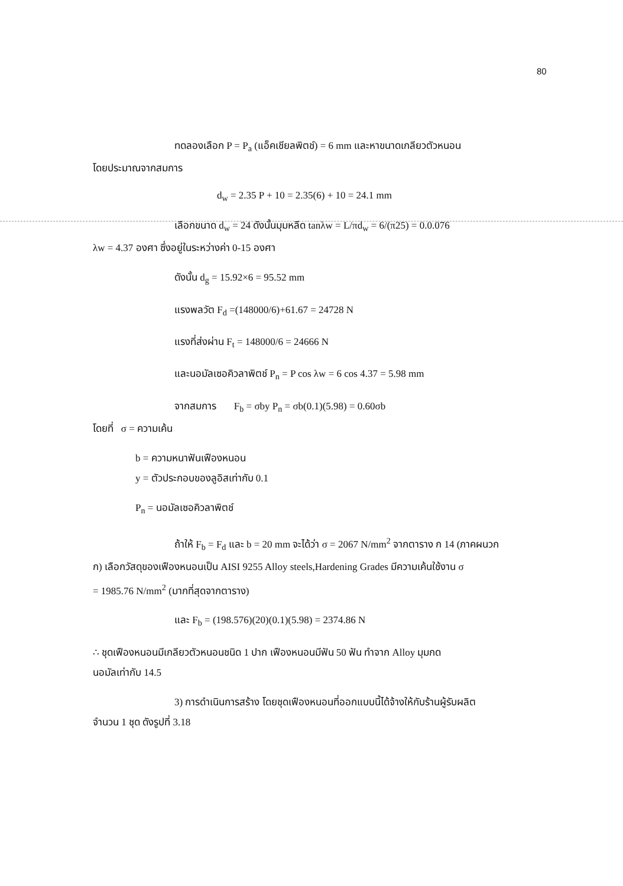80
ทดลองเลือก P = P<sub>a</sub> (แอ็คเชียลพิตช์) = 6 mm และหาขนาดเกลียวตัวหนอน
โดยประมาณจากสมการ
d<sub>w</sub> = 2.35 P + 10 = 2.35(6) + 10 = 24.1 mm
เลือกขนาด d<sub>w</sub> = 24 ดังนั้นมุมหลีด tanλw = L/πd<sub>w</sub> = 6/(π25) = 0.0.076
λw = 4.37 องศา ซึ่งอยู่ในระหว่างค่า 0-15 องศา
ดังนั้น d<sub>g</sub> = 15.92×6 = 95.52 mm
แรงพลวัต F<sub>d</sub> =(148000/6)+61.67 = 24728 N
แรงที่ส่งผ่าน F<sub>t</sub> = 148000/6 = 24666 N
และนอมัลเซอคิวลาพิตช์ P<sub>n</sub> = P cos λw = 6 cos 4.37 = 5.98 mm
จากสมการ F<sub>b</sub> = σby P<sub>n</sub> = σb(0.1)(5.98) = 0.60σb
โดยที่ σ = ความเค้น
b = ความหนาฟันเฟืองหนอน
y = ตัวประกอบของลูอิสเท่ากับ 0.1
P<sub>n</sub> = นอมัลเซอคิวลาพิตช์
ถ้าให้ F<sub>b</sub> = F<sub>d</sub> และ b = 20 mm จะได้ว่า σ = 2067 N/mm<sup>2</sup> จากตาราง ก 14 (ภาคผนวก
ก) เลือกวัสดุของเฟืองหนอนเป็น AISI 9255 Alloy steels,Hardening Grades มีความเค้นใช้งาน σ
= 1985.76 N/mm<sup>2</sup> (มากที่สุดจากตาราง)
และ F<sub>b</sub> = (198.576)(20)(0.1)(5.98) = 2374.86 N
∴ ชุดเฟืองหนอนมีเกลียวตัวหนอนชนิด 1 ปาก เฟืองหนอนมีฟัน 50 ฟัน ทำจาก Alloy มุมกด
นอมัลเท่ากับ 14.5
3) การดำเนินการสร้าง โดยชุดเฟืองหนอนที่ออกแบบนี้ได้จ้างให้กับร้านผู้รับผลิต
จำนวน 1 ชุด ดังรูปที่ 3.18